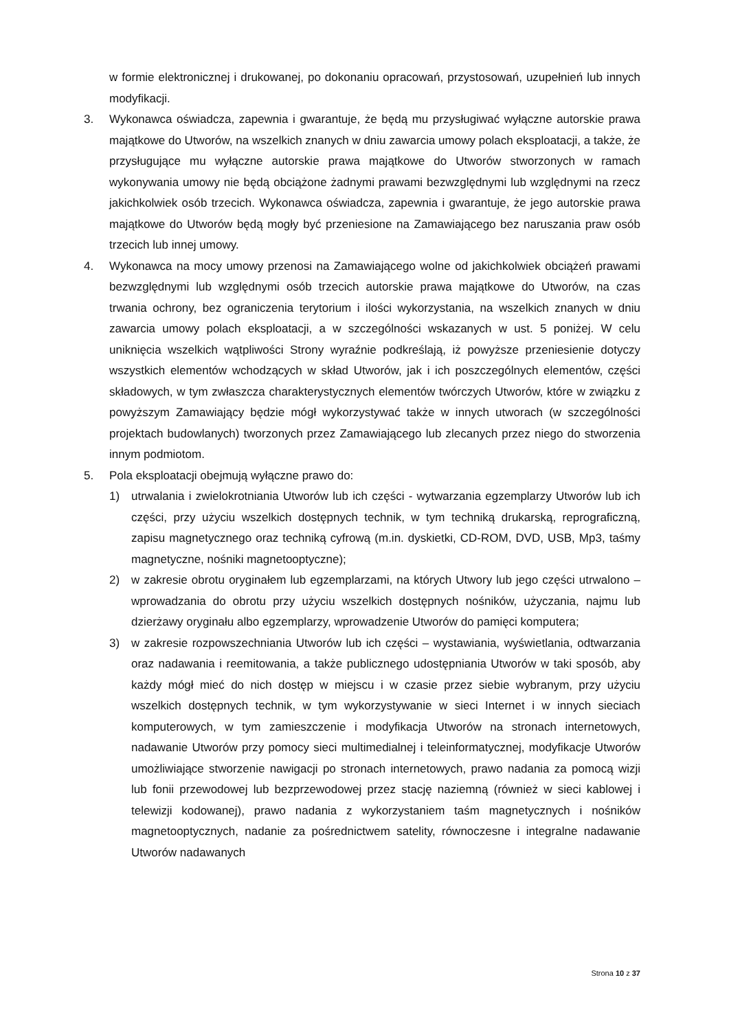w formie elektronicznej i drukowanej, po dokonaniu opracowań, przystosowań, uzupełnień lub innych modyfikacji.
3. Wykonawca oświadcza, zapewnia i gwarantuje, że będą mu przysługiwać wyłączne autorskie prawa majątkowe do Utworów, na wszelkich znanych w dniu zawarcia umowy polach eksploatacji, a także, że przysługujące mu wyłączne autorskie prawa majątkowe do Utworów stworzonych w ramach wykonywania umowy nie będą obciążone żadnymi prawami bezwzględnymi lub względnymi na rzecz jakichkolwiek osób trzecich. Wykonawca oświadcza, zapewnia i gwarantuje, że jego autorskie prawa majątkowe do Utworów będą mogły być przeniesione na Zamawiającego bez naruszania praw osób trzecich lub innej umowy.
4. Wykonawca na mocy umowy przenosi na Zamawiającego wolne od jakichkolwiek obciążeń prawami bezwzględnymi lub względnymi osób trzecich autorskie prawa majątkowe do Utworów, na czas trwania ochrony, bez ograniczenia terytorium i ilości wykorzystania, na wszelkich znanych w dniu zawarcia umowy polach eksploatacji, a w szczególności wskazanych w ust. 5 poniżej. W celu uniknięcia wszelkich wątpliwości Strony wyraźnie podkreślają, iż powyższe przeniesienie dotyczy wszystkich elementów wchodzących w skład Utworów, jak i ich poszczególnych elementów, części składowych, w tym zwłaszcza charakterystycznych elementów twórczych Utworów, które w związku z powyższym Zamawiający będzie mógł wykorzystywać także w innych utworach (w szczególności projektach budowlanych) tworzonych przez Zamawiającego lub zlecanych przez niego do stworzenia innym podmiotom.
5. Pola eksploatacji obejmują wyłączne prawo do:
1) utrwalania i zwielokrotniania Utworów lub ich części - wytwarzania egzemplarzy Utworów lub ich części, przy użyciu wszelkich dostępnych technik, w tym techniką drukarską, reprograficzną, zapisu magnetycznego oraz techniką cyfrową (m.in. dyskietki, CD-ROM, DVD, USB, Mp3, taśmy magnetyczne, nośniki magnetooptyczne);
2) w zakresie obrotu oryginałem lub egzemplarzami, na których Utwory lub jego części utrwalono – wprowadzania do obrotu przy użyciu wszelkich dostępnych nośników, użyczania, najmu lub dzierżawy oryginału albo egzemplarzy, wprowadzenie Utworów do pamięci komputera;
3) w zakresie rozpowszechniania Utworów lub ich części – wystawiania, wyświetlania, odtwarzania oraz nadawania i reemitowania, a także publicznego udostępniania Utworów w taki sposób, aby każdy mógł mieć do nich dostęp w miejscu i w czasie przez siebie wybranym, przy użyciu wszelkich dostępnych technik, w tym wykorzystywanie w sieci Internet i w innych sieciach komputerowych, w tym zamieszczenie i modyfikacja Utworów na stronach internetowych, nadawanie Utworów przy pomocy sieci multimedialnej i teleinformatycznej, modyfikacje Utworów umożliwiające stworzenie nawigacji po stronach internetowych, prawo nadania za pomocą wizji lub fonii przewodowej lub bezprzewodowej przez stację naziemną (również w sieci kablowej i telewizji kodowanej), prawo nadania z wykorzystaniem taśm magnetycznych i nośników magnetooptycznych, nadanie za pośrednictwem satelity, równoczesne i integralne nadawanie Utworów nadawanych
Strona 10 z 37